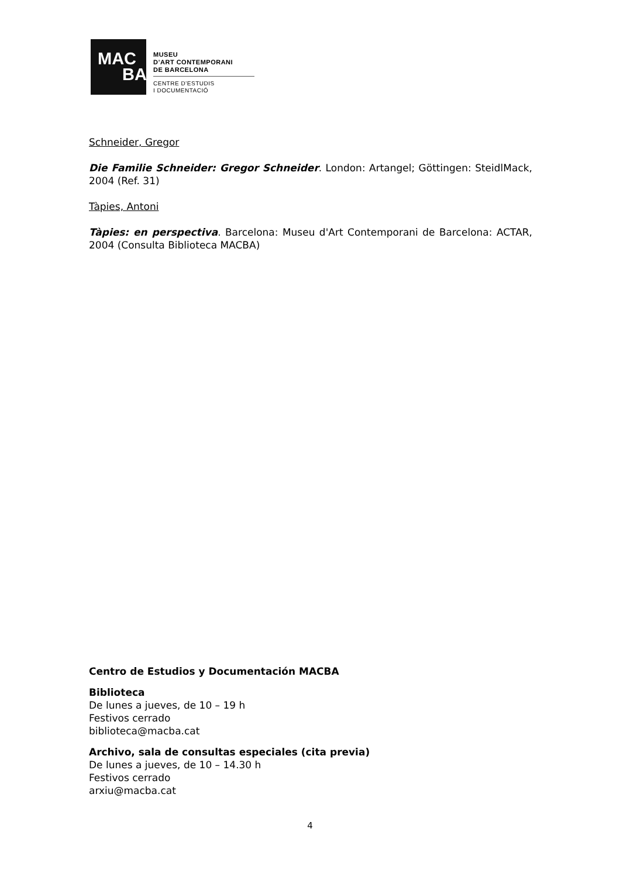MAC
BA
MUSEU
D’ART CONTEMPORANI
DE BARCELONA
CENTRE D’ESTUDIS
I DOCUMENTACIÓ
Schneider, Gregor
Die Familie Schneider: Gregor Schneider. London: Artangel; Göttingen: SteidlMack, 2004 (Ref. 31)
Tàpies, Antoni
Tàpies: en perspectiva. Barcelona: Museu d'Art Contemporani de Barcelona: ACTAR, 2004 (Consulta Biblioteca MACBA)
Centro de Estudios y Documentación MACBA
Biblioteca
De lunes a jueves, de 10 – 19 h
Festivos cerrado
biblioteca@macba.cat
Archivo, sala de consultas especiales (cita previa)
De lunes a jueves, de 10 – 14.30 h
Festivos cerrado
arxiu@macba.cat
4